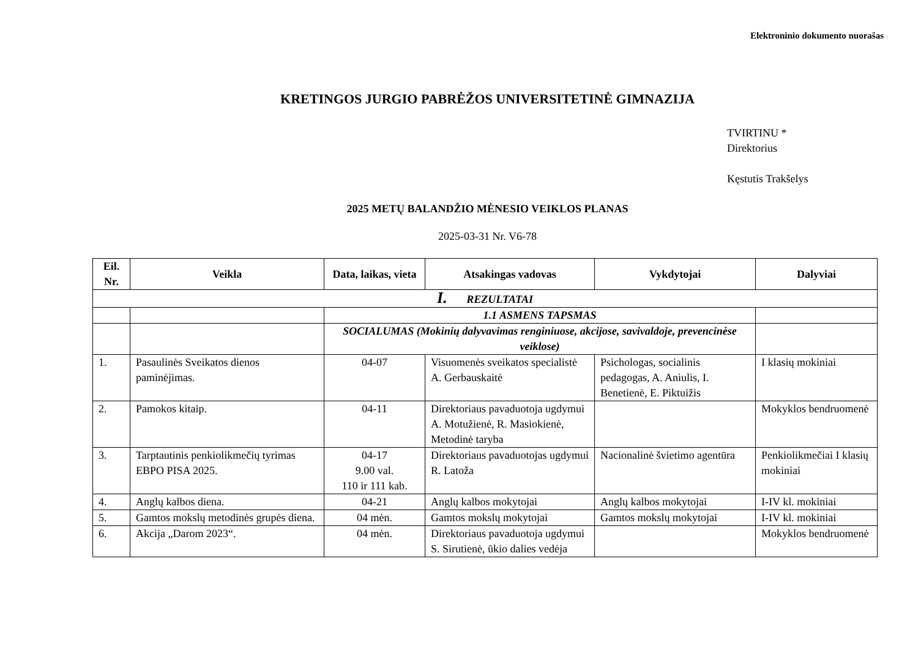Elektroninio dokumento nuorašas
KRETINGOS JURGIO PABRĖŽOS UNIVERSITETINĖ GIMNAZIJA
TVIRTINU *
Direktorius
Kęstutis Trakšelys
2025 METŲ BALANDŽIO MĖNESIO VEIKLOS PLANAS
2025-03-31 Nr. V6-78
| Eil. Nr. | Veikla | Data, laikas, vieta | Atsakingas vadovas | Vykdytojai | Dalyviai |
| --- | --- | --- | --- | --- | --- |
| I. REZULTATAI | | | | | |
| | | 1.1 ASMENS TAPSMAS | | | |
| | | SOCIALUMAS (Mokinių dalyvavimas renginiuose, akcijose, savivaldoje, prevencinėse veiklose) | | | |
| 1. | Pasaulinės Sveikatos dienos paminėjimas. | 04-07 | Visuomenės sveikatos specialistė A. Gerbauskaitė | Psichologas, socialinis pedagogas, A. Aniulis, I. Benetienė, E. Piktuižis | I klasių mokiniai |
| 2. | Pamokos kitaip. | 04-11 | Direktoriaus pavaduotoja ugdymui A. Motužienė, R. Masiokienė, Metodinė taryba | | Mokyklos bendruomenė |
| 3. | Tarptautinis penkiolikmečių tyrimas EBPO PISA 2025. | 04-17 9.00 val. 110 ir 111 kab. | Direktoriaus pavaduotojas ugdymui R. Latoža | Nacionalinė švietimo agentūra | Penkiolikmečiai I klasių mokiniai |
| 4. | Anglų kalbos diena. | 04-21 | Anglų kalbos mokytojai | Anglų kalbos mokytojai | I-IV kl. mokiniai |
| 5. | Gamtos mokslų metodinės grupės diena. | 04 mėn. | Gamtos mokslų mokytojai | Gamtos mokslų mokytojai | I-IV kl. mokiniai |
| 6. | Akcija „Darom 2023“. | 04 mėn. | Direktoriaus pavaduotoja ugdymui S. Sirutienė, ūkio dalies vedėja | | Mokyklos bendruomenė |